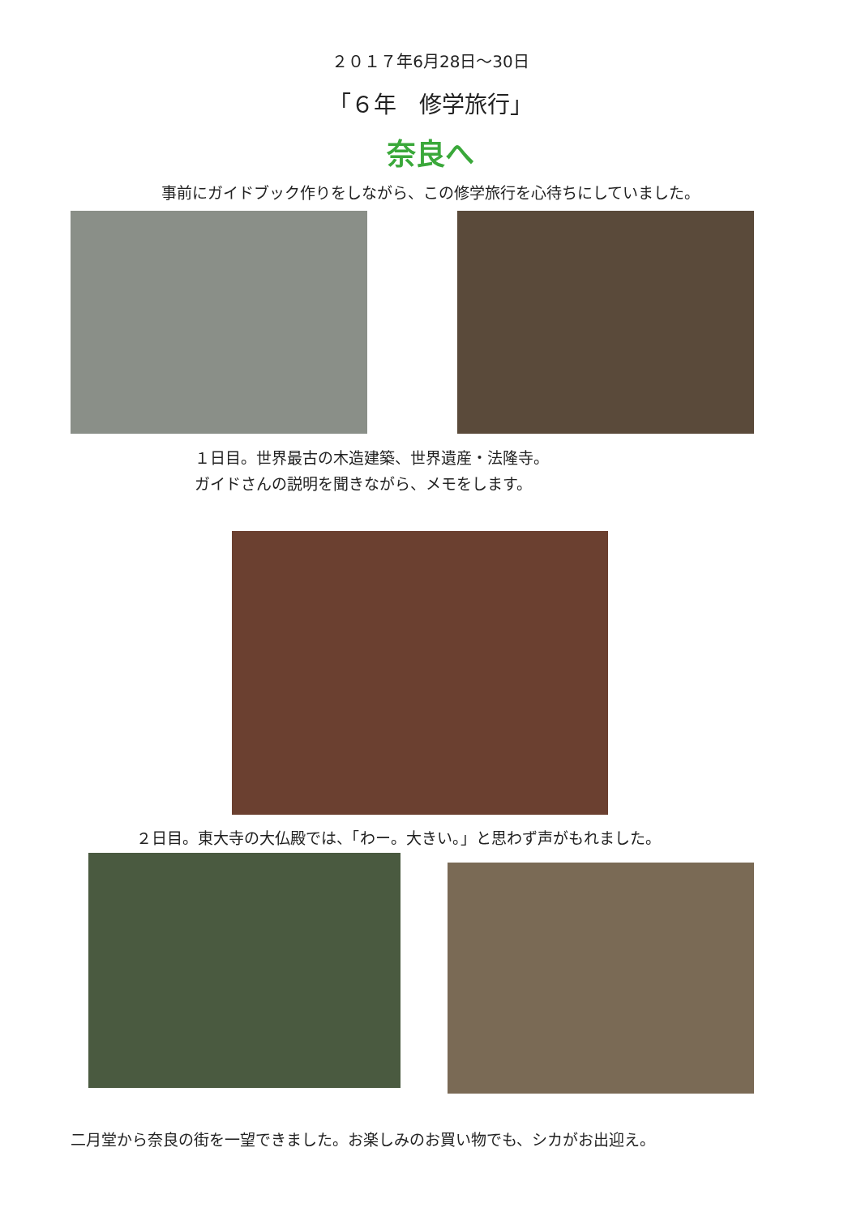２０１７年6月28日～30日
「６年　修学旅行」
奈良へ
事前にガイドブック作りをしながら、この修学旅行を心待ちにしていました。
１日目。世界最古の木造建築、世界遺産・法隆寺。
ガイドさんの説明を聞きながら、メモをします。
２日目。東大寺の大仏殿では、「わー。大きい。」と思わず声がもれました。
二月堂から奈良の街を一望できました。お楽しみのお買い物でも、シカがお出迎え。